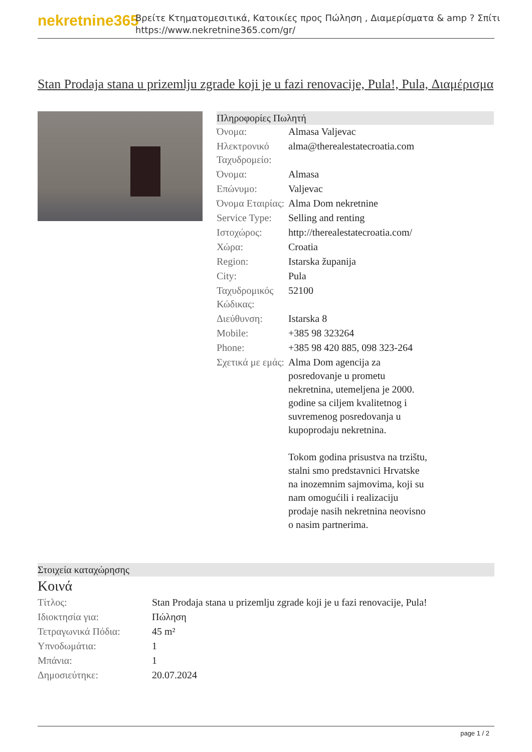nekretnine365
Βρείτε Κτηματομεσιτικά, Κατοικίες προς Πώληση , Διαμερίσματα & amp ? Σπίτι
https://www.nekretnine365.com/gr/
Stan Prodaja stana u prizemlju zgrade koji je u fazi renovacije, Pula!, Pula, Διαμέρισμα
Πληροφορίες Πωλητή
| Όνομα: | Almasa Valjevac |
| Ηλεκτρονικό Ταχυδρομείο: | alma@therealestatecroatia.com |
| Όνομα: | Almasa |
| Επώνυμο: | Valjevac |
| Όνομα Εταιρίας: | Alma Dom nekretnine |
| Service Type: | Selling and renting |
| Ιστοχώρος: | http://therealestatecroatia.com/ |
| Χώρα: | Croatia |
| Region: | Istarska županija |
| City: | Pula |
| Ταχυδρομικός Κώδικας: | 52100 |
| Διεύθυνση: | Istarska 8 |
| Mobile: | +385 98 323264 |
| Phone: | +385 98 420 885, 098 323-264 |
| Σχετικά με εμάς: | Alma Dom agencija za posredovanje u prometu nekretnina, utemeljena je 2000. godine sa ciljem kvalitetnog i suvremenog posredovanja u kupoprodaju nekretnina. Tokom godina prisustva na trzištu, stalni smo predstavnici Hrvatske na inozemnim sajmovima, koji su nam omogućili i realizaciju prodaje nasih nekretnina neovisno o nasim partnerima. |
Στοιχεία καταχώρησης
Κοινά
| Τίτλος: | Stan Prodaja stana u prizemlju zgrade koji je u fazi renovacije, Pula! |
| Ιδιοκτησία για: | Πώληση |
| Τετραγωνικά Πόδια: | 45 m² |
| Υπνοδωμάτια: | 1 |
| Μπάνια: | 1 |
| Δημοσιεύτηκε: | 20.07.2024 |
page 1 / 2